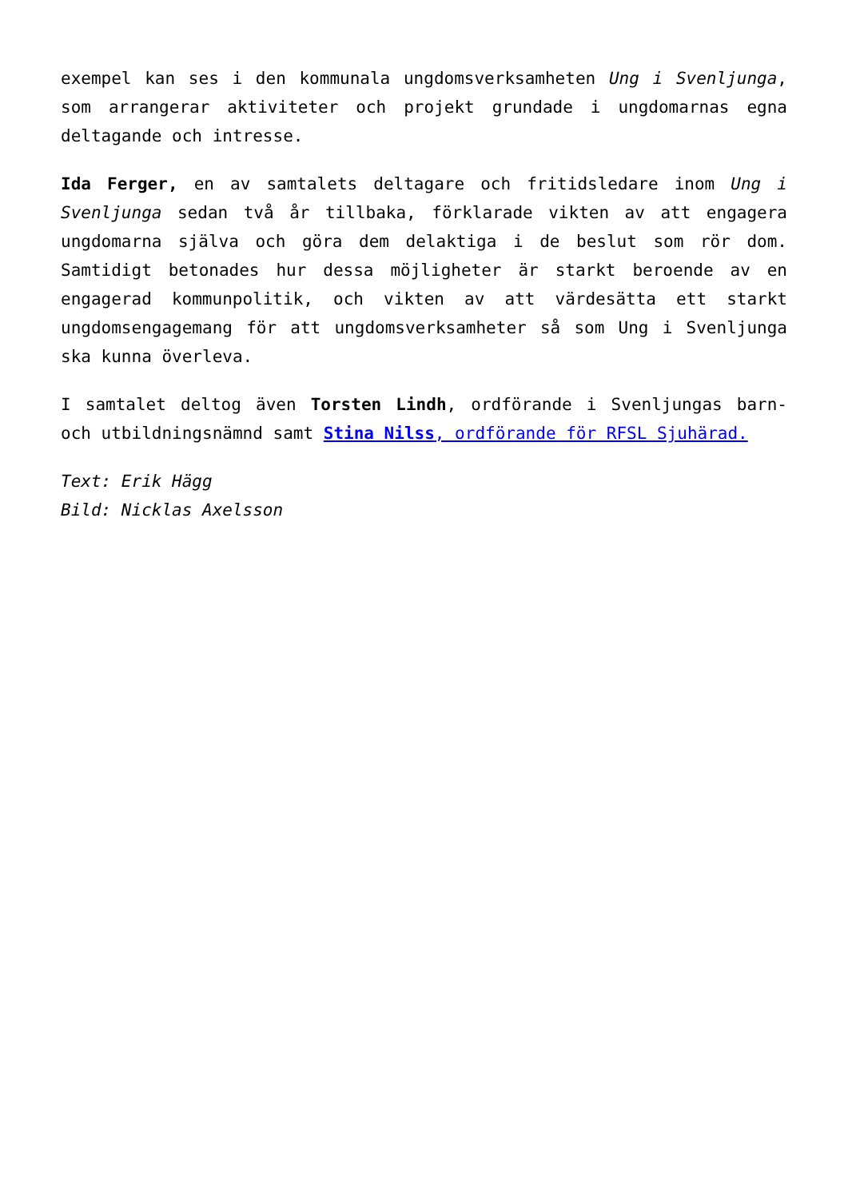exempel kan ses i den kommunala ungdomsverksamheten Ung i Svenljunga, som arrangerar aktiviteter och projekt grundade i ungdomarnas egna deltagande och intresse.
Ida Ferger, en av samtalets deltagare och fritidsledare inom Ung i Svenljunga sedan två år tillbaka, förklarade vikten av att engagera ungdomarna själva och göra dem delaktiga i de beslut som rör dom. Samtidigt betonades hur dessa möjligheter är starkt beroende av en engagerad kommunpolitik, och vikten av att värdesätta ett starkt ungdomsengagemang för att ungdomsverksamheter så som Ung i Svenljunga ska kunna överleva.
I samtalet deltog även Torsten Lindh, ordförande i Svenljungas barn- och utbildningsnämnd samt Stina Nilss, ordförande för RFSL Sjuhärad.
Text: Erik Hägg
Bild: Nicklas Axelsson